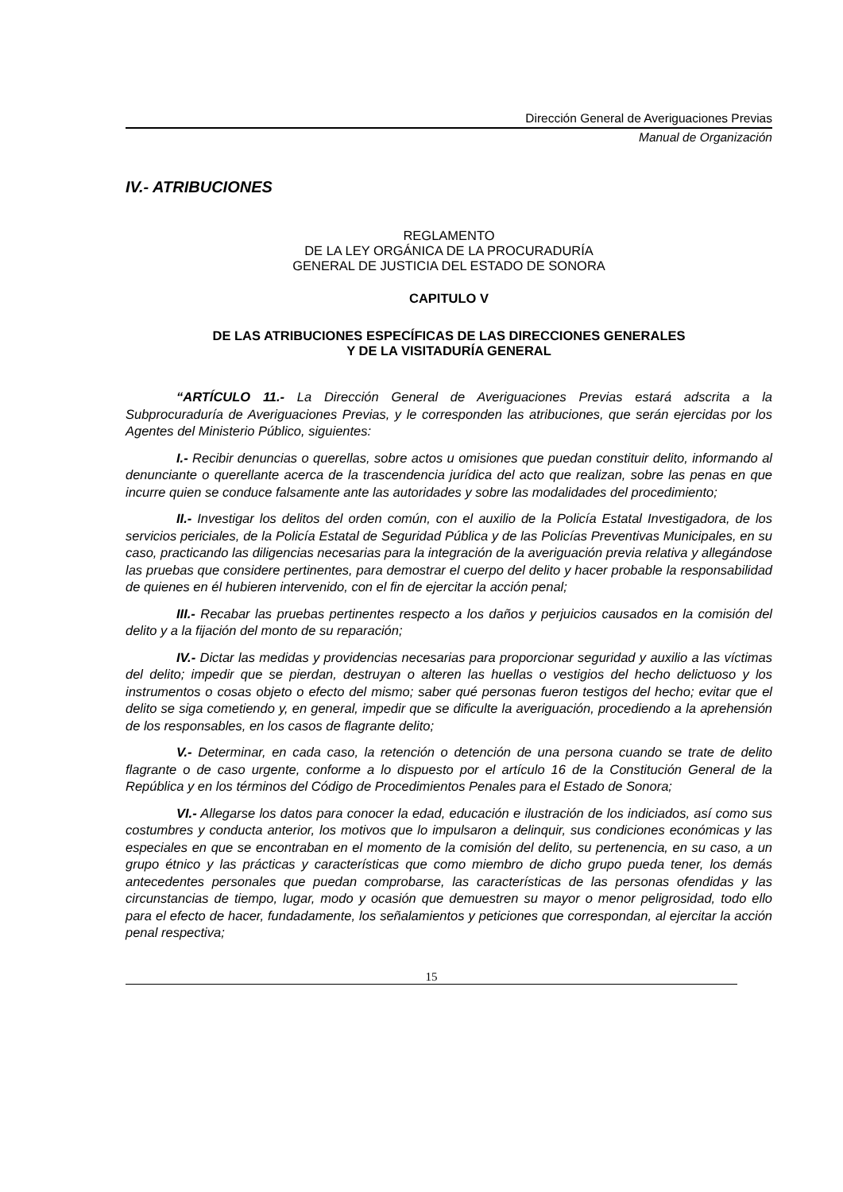Dirección General de Averiguaciones Previas
Manual de Organización
IV.- ATRIBUCIONES
REGLAMENTO
DE LA LEY ORGÁNICA DE LA PROCURADURÍA
GENERAL DE JUSTICIA DEL ESTADO DE SONORA
CAPITULO V
DE LAS ATRIBUCIONES ESPECÍFICAS DE LAS DIRECCIONES GENERALES
Y DE LA VISITADURÍA GENERAL
“ARTÍCULO 11.- La Dirección General de Averiguaciones Previas estará adscrita a la Subprocuraduría de Averiguaciones Previas, y le corresponden las atribuciones, que serán ejercidas por los Agentes del Ministerio Público, siguientes:
I.- Recibir denuncias o querellas, sobre actos u omisiones que puedan constituir delito, informando al denunciante o querellante acerca de la trascendencia jurídica del acto que realizan, sobre las penas en que incurre quien se conduce falsamente ante las autoridades y sobre las modalidades del procedimiento;
II.- Investigar los delitos del orden común, con el auxilio de la Policía Estatal Investigadora, de los servicios periciales, de la Policía Estatal de Seguridad Pública y de las Policías Preventivas Municipales, en su caso, practicando las diligencias necesarias para la integración de la averiguación previa relativa y allegándose las pruebas que considere pertinentes, para demostrar el cuerpo del delito y hacer probable la responsabilidad de quienes en él hubieren intervenido, con el fin de ejercitar la acción penal;
III.- Recabar las pruebas pertinentes respecto a los daños y perjuicios causados en la comisión del delito y a la fijación del monto de su reparación;
IV.- Dictar las medidas y providencias necesarias para proporcionar seguridad y auxilio a las víctimas del delito; impedir que se pierdan, destruyan o alteren las huellas o vestigios del hecho delictuoso y los instrumentos o cosas objeto o efecto del mismo; saber qué personas fueron testigos del hecho; evitar que el delito se siga cometiendo y, en general, impedir que se dificulte la averiguación, procediendo a la aprehensión de los responsables, en los casos de flagrante delito;
V.- Determinar, en cada caso, la retención o detención de una persona cuando se trate de delito flagrante o de caso urgente, conforme a lo dispuesto por el artículo 16 de la Constitución General de la República y en los términos del Código de Procedimientos Penales para el Estado de Sonora;
VI.- Allegarse los datos para conocer la edad, educación e ilustración de los indiciados, así como sus costumbres y conducta anterior, los motivos que lo impulsaron a delinquir, sus condiciones económicas y las especiales en que se encontraban en el momento de la comisión del delito, su pertenencia, en su caso, a un grupo étnico y las prácticas y características que como miembro de dicho grupo pueda tener, los demás antecedentes personales que puedan comprobarse, las características de las personas ofendidas y las circunstancias de tiempo, lugar, modo y ocasión que demuestren su mayor o menor peligrosidad, todo ello para el efecto de hacer, fundadamente, los señalamientos y peticiones que correspondan, al ejercitar la acción penal respectiva;
15